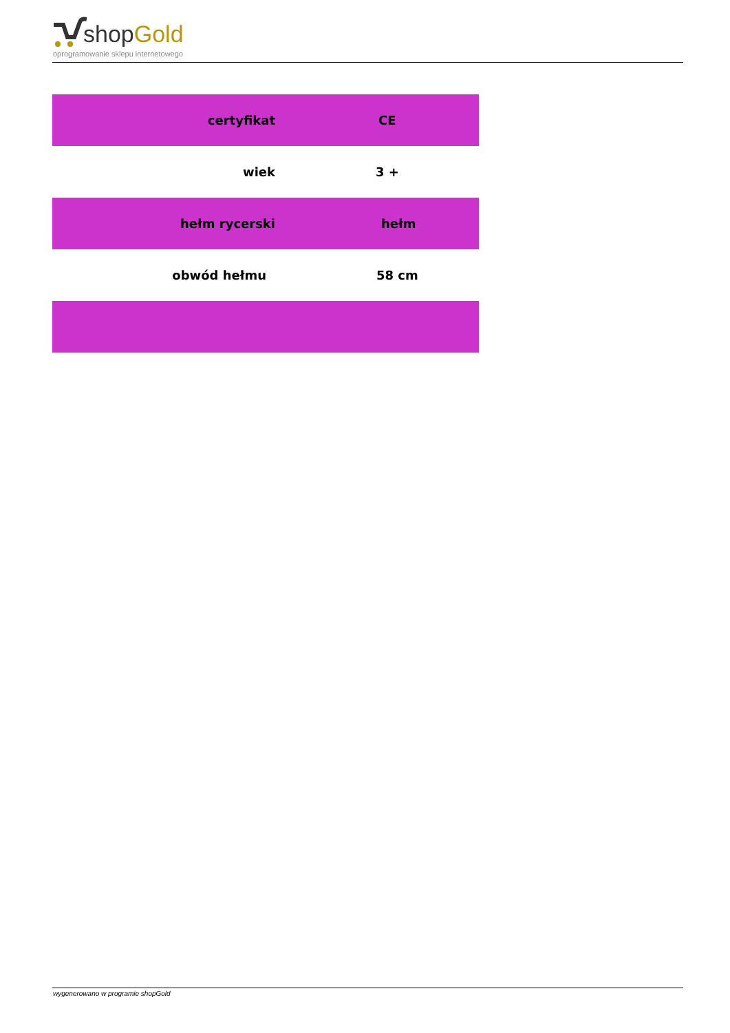shopGold
oprogramowanie sklepu internetowego
| certyfikat | CE |
| wiek | 3 + |
| hełm rycerski | hełm |
| obwód hełmu | 58 cm |
wygenerowano w programie shopGold